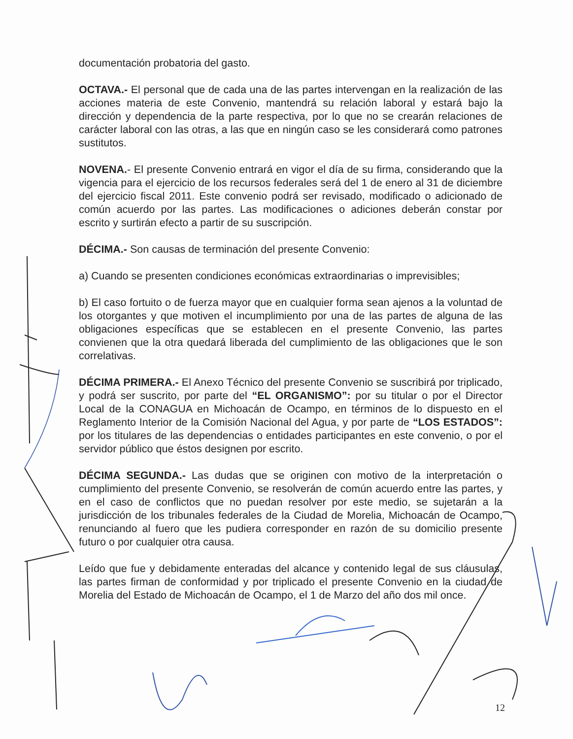documentación probatoria del gasto.
OCTAVA.- El personal que de cada una de las partes intervengan en la realización de las acciones materia de este Convenio, mantendrá su relación laboral y estará bajo la dirección y dependencia de la parte respectiva, por lo que no se crearán relaciones de carácter laboral con las otras, a las que en ningún caso se les considerará como patrones sustitutos.
NOVENA.- El presente Convenio entrará en vigor el día de su firma, considerando que la vigencia para el ejercicio de los recursos federales será del 1 de enero al 31 de diciembre del ejercicio fiscal 2011. Este convenio podrá ser revisado, modificado o adicionado de común acuerdo por las partes. Las modificaciones o adiciones deberán constar por escrito y surtirán efecto a partir de su suscripción.
DÉCIMA.- Son causas de terminación del presente Convenio:
a) Cuando se presenten condiciones económicas extraordinarias o imprevisibles;
b) El caso fortuito o de fuerza mayor que en cualquier forma sean ajenos a la voluntad de los otorgantes y que motiven el incumplimiento por una de las partes de alguna de las obligaciones específicas que se establecen en el presente Convenio, las partes convienen que la otra quedará liberada del cumplimiento de las obligaciones que le son correlativas.
DÉCIMA PRIMERA.- El Anexo Técnico del presente Convenio se suscribirá por triplicado, y podrá ser suscrito, por parte del “EL ORGANISMO”: por su titular o por el Director Local de la CONAGUA en Michoacán de Ocampo, en términos de lo dispuesto en el Reglamento Interior de la Comisión Nacional del Agua, y por parte de “LOS ESTADOS”: por los titulares de las dependencias o entidades participantes en este convenio, o por el servidor público que éstos designen por escrito.
DÉCIMA SEGUNDA.- Las dudas que se originen con motivo de la interpretación o cumplimiento del presente Convenio, se resolverán de común acuerdo entre las partes, y en el caso de conflictos que no puedan resolver por este medio, se sujetarán a la jurisdicción de los tribunales federales de la Ciudad de Morelia, Michoacán de Ocampo, renunciando al fuero que les pudiera corresponder en razón de su domicilio presente futuro o por cualquier otra causa.
Leído que fue y debidamente enteradas del alcance y contenido legal de sus cláusulas, las partes firman de conformidad y por triplicado el presente Convenio en la ciudad de Morelia del Estado de Michoacán de Ocampo, el 1 de Marzo del año dos mil once.
12